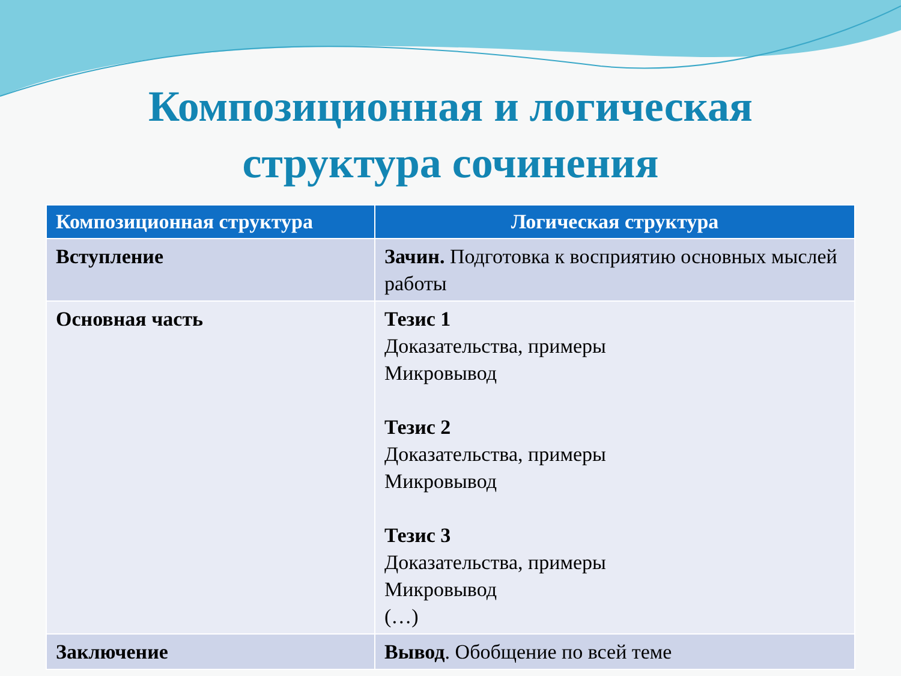Композиционная и логическая
структура сочинения
| Композиционная структура | Логическая структура |
| --- | --- |
| Вступление | Зачин. Подготовка к восприятию основных мыслей работы |
| Основная часть | Тезис 1 Доказательства, примеры Микровывод Тезис 2 Доказательства, примеры Микровывод Тезис 3 Доказательства, примеры Микровывод (…) |
| Заключение | Вывод . Обобщение по всей теме |